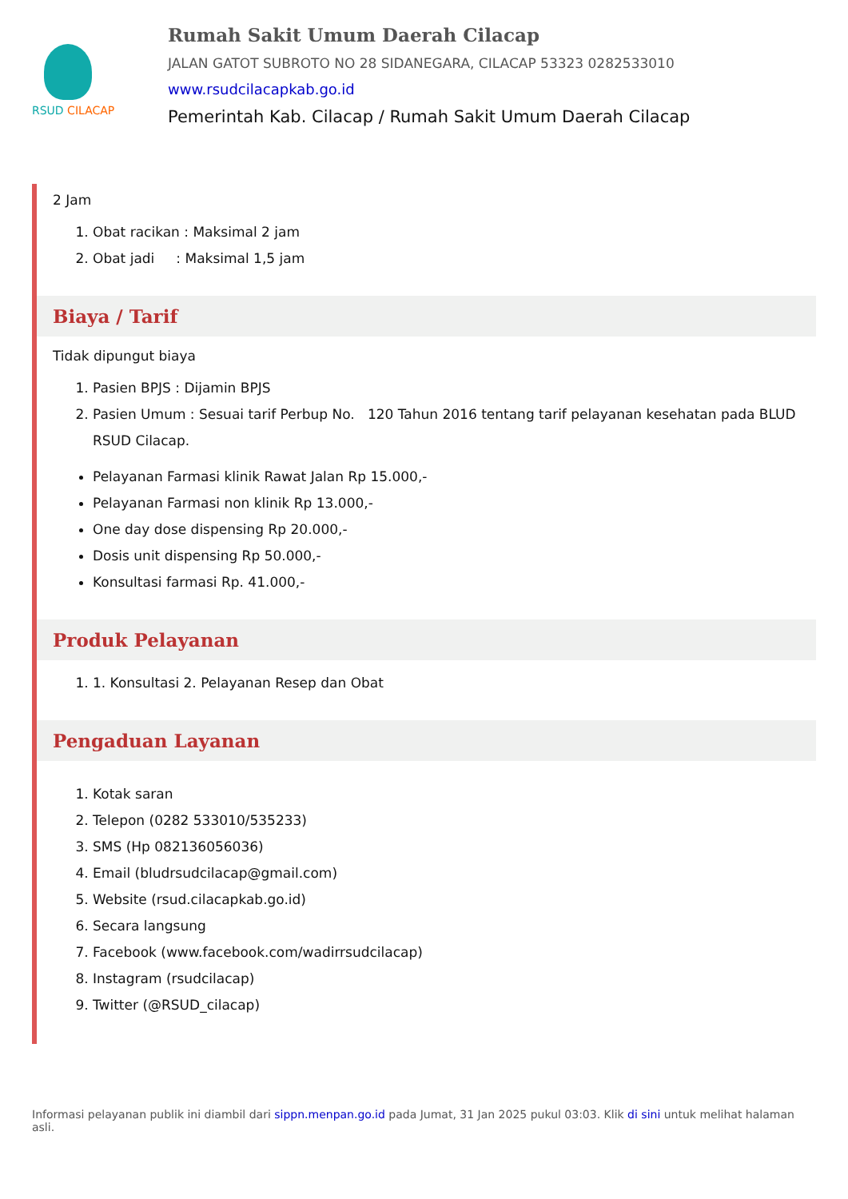RSUD CILACAP
Rumah Sakit Umum Daerah Cilacap
JALAN GATOT SUBROTO NO 28 SIDANEGARA, CILACAP 53323 0282533010
www.rsudcilacapkab.go.id
Pemerintah Kab. Cilacap / Rumah Sakit Umum Daerah Cilacap
2 Jam
1. Obat racikan : Maksimal 2 jam
2. Obat jadi : Maksimal 1,5 jam
Biaya / Tarif
Tidak dipungut biaya
1. Pasien BPJS : Dijamin BPJS
2. Pasien Umum : Sesuai tarif Perbup No. 120 Tahun 2016 tentang tarif pelayanan kesehatan pada BLUD RSUD Cilacap.
Pelayanan Farmasi klinik Rawat Jalan Rp 15.000,-
Pelayanan Farmasi non klinik Rp 13.000,-
One day dose dispensing Rp 20.000,-
Dosis unit dispensing Rp 50.000,-
Konsultasi farmasi Rp. 41.000,-
Produk Pelayanan
1. 1. Konsultasi 2. Pelayanan Resep dan Obat
Pengaduan Layanan
1. Kotak saran
2. Telepon (0282 533010/535233)
3. SMS (Hp 082136056036)
4. Email (bludrsudcilacap@gmail.com)
5. Website (rsud.cilacapkab.go.id)
6. Secara langsung
7. Facebook (www.facebook.com/wadirrsudcilacap)
8. Instagram (rsudcilacap)
9. Twitter (@RSUD_cilacap)
Informasi pelayanan publik ini diambil dari sippn.menpan.go.id pada Jumat, 31 Jan 2025 pukul 03:03. Klik di sini untuk melihat halaman asli.